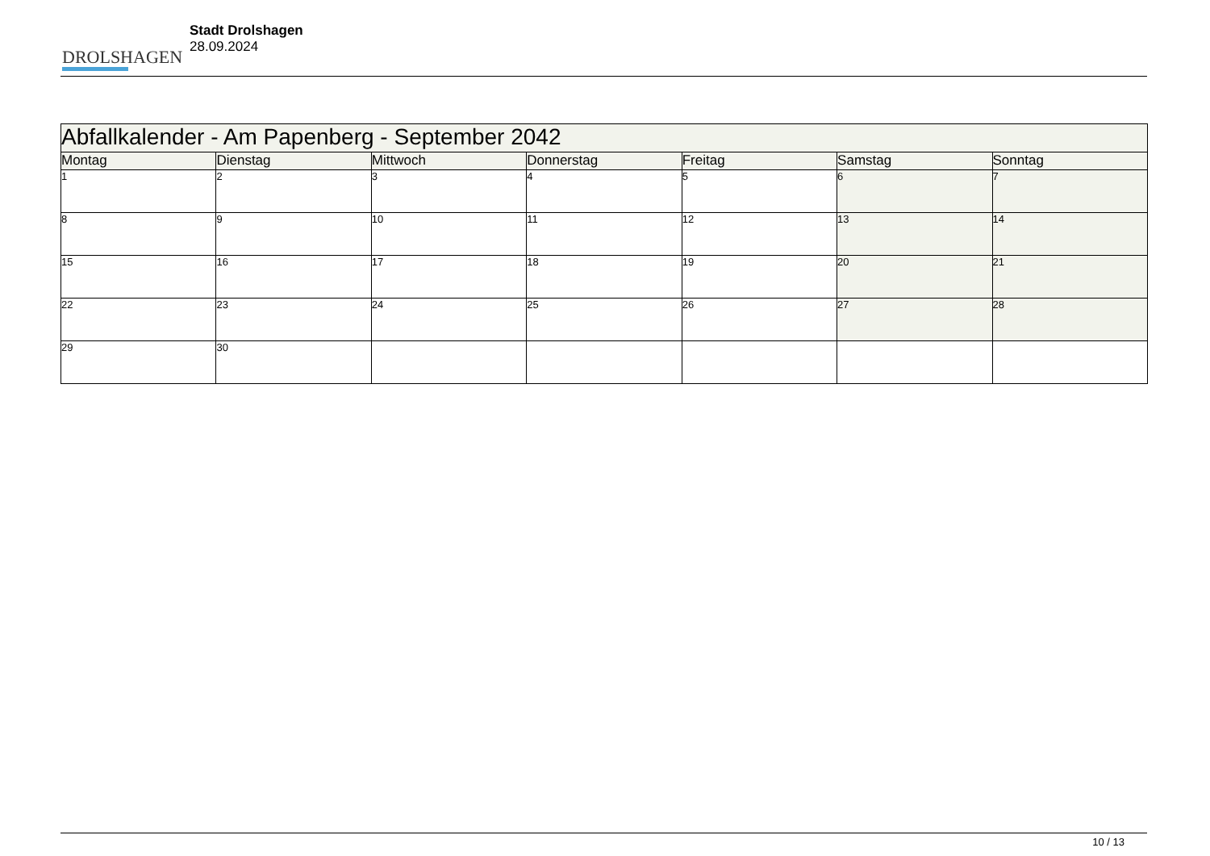DROLSHAGEN
Stadt Drolshagen
28.09.2024
| Abfallkalender - Am Papenberg - September 2042 | | | | | | |
| Montag | Dienstag | Mittwoch | Donnerstag | Freitag | Samstag | Sonntag |
| 1 | 2 | 3 | 4 | 5 | 6 | 7 |
| 8 | 9 | 10 | 11 | 12 | 13 | 14 |
| 15 | 16 | 17 | 18 | 19 | 20 | 21 |
| 22 | 23 | 24 | 25 | 26 | 27 | 28 |
| 29 | 30 | | | | | |
10 / 13